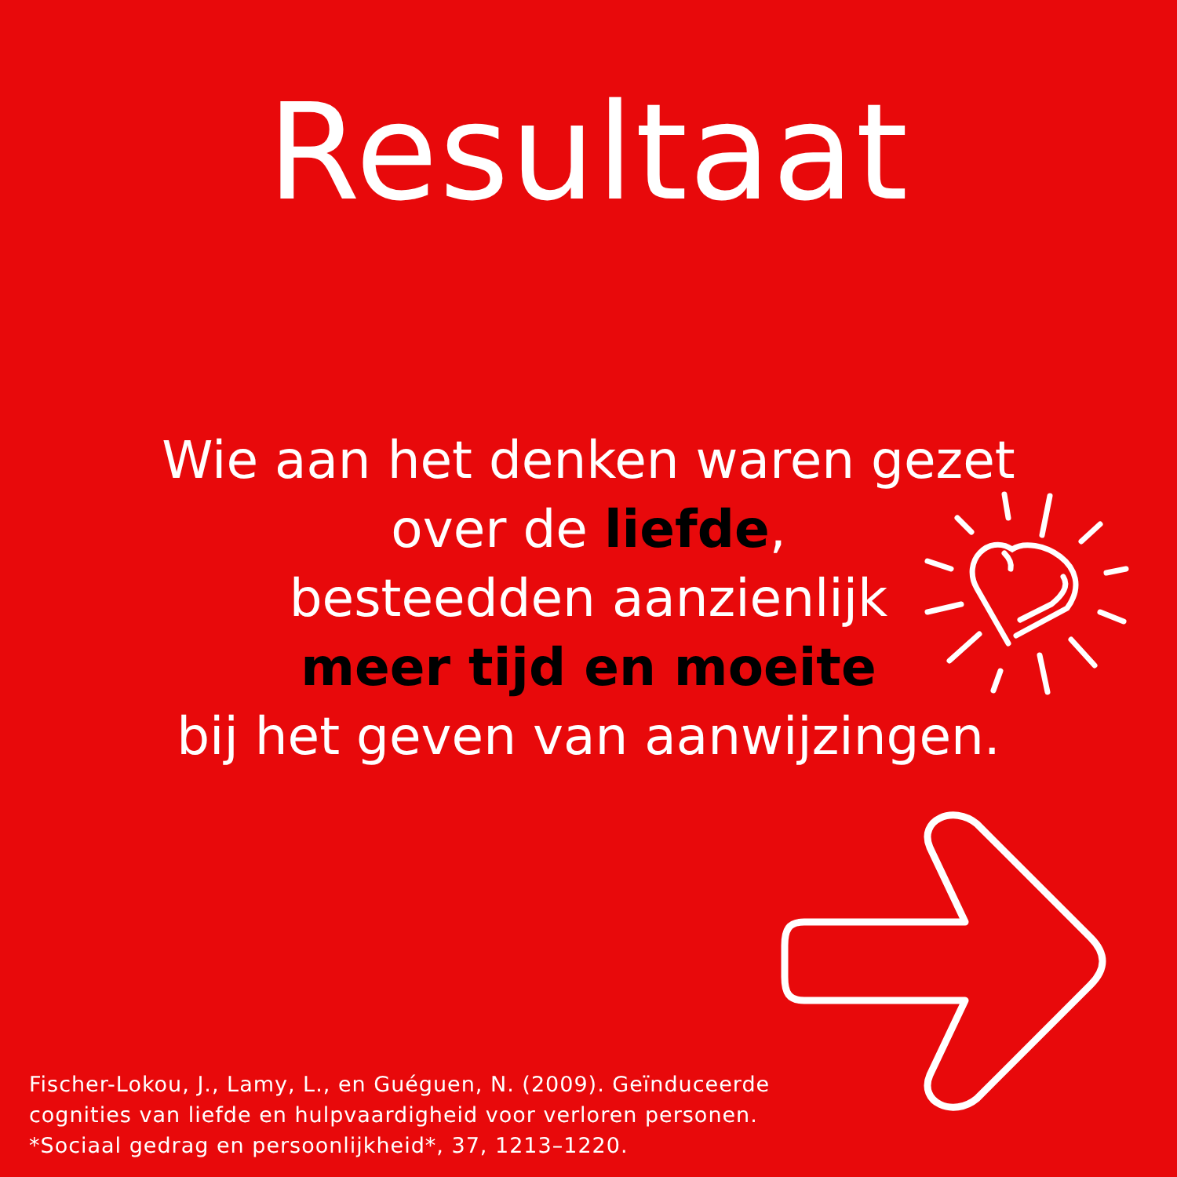Resultaat
Wie aan het denken waren gezet
over de liefde,
besteedden aanzienlijk
meer tijd en moeite
bij het geven van aanwijzingen.
Fischer-Lokou, J., Lamy, L., en Guéguen, N. (2009). Geïnduceerde
cognities van liefde en hulpvaardigheid voor verloren personen.
*Sociaal gedrag en persoonlijkheid*, 37, 1213–1220.